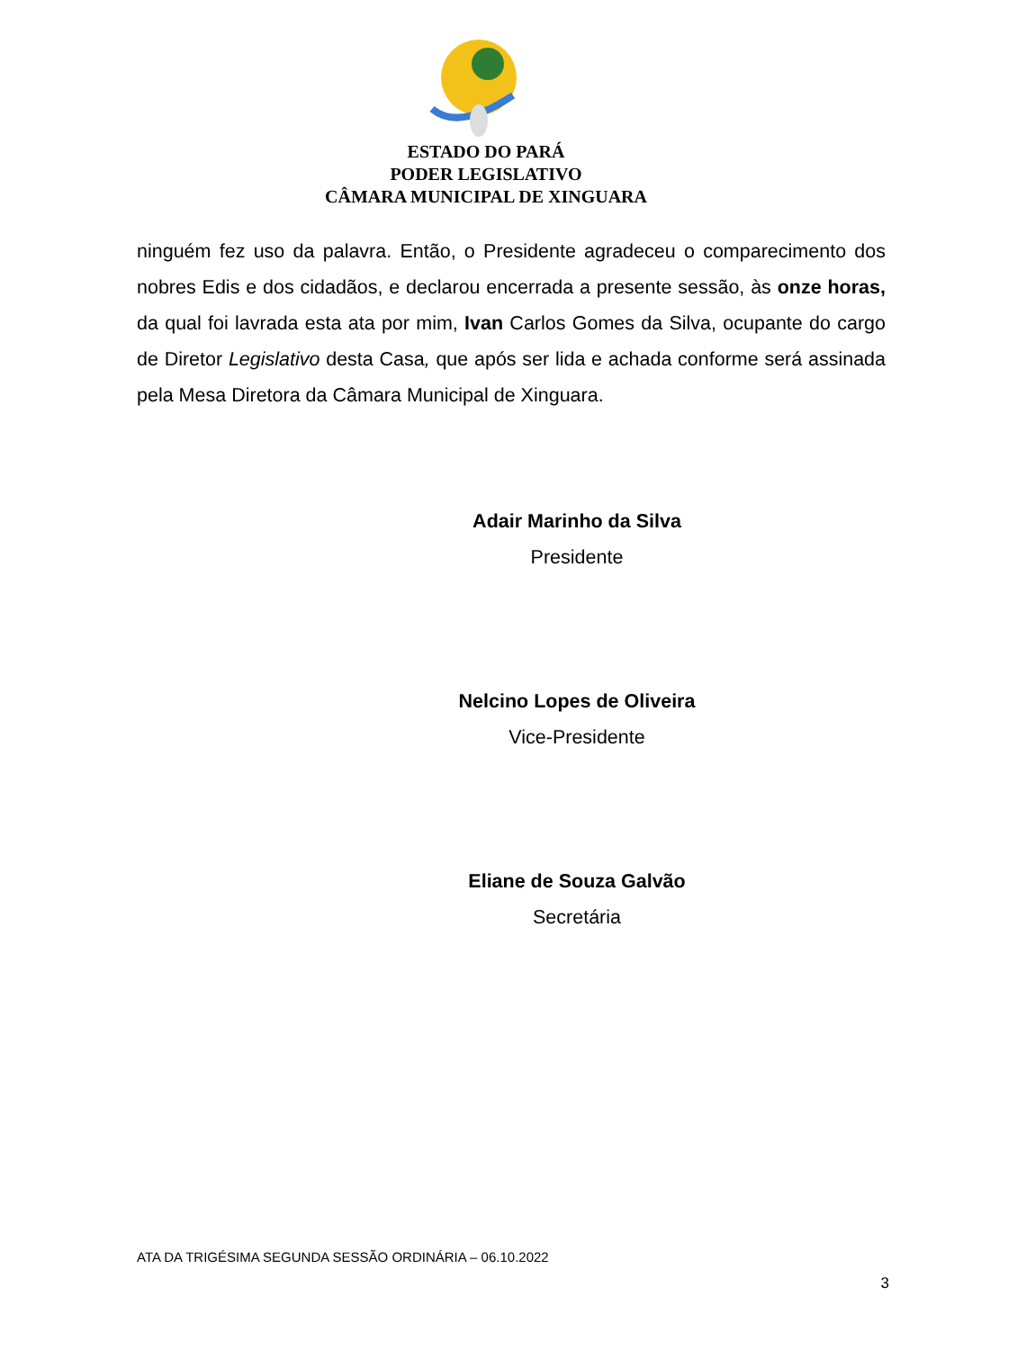ESTADO DO PARÁ
PODER LEGISLATIVO
CÂMARA MUNICIPAL DE XINGUARA
ninguém fez uso da palavra. Então, o Presidente agradeceu o comparecimento dos nobres Edis e dos cidadãos, e declarou encerrada a presente sessão, às onze horas, da qual foi lavrada esta ata por mim, Ivan Carlos Gomes da Silva, ocupante do cargo de Diretor Legislativo desta Casa, que após ser lida e achada conforme será assinada pela Mesa Diretora da Câmara Municipal de Xinguara.
Adair Marinho da Silva
Presidente
Nelcino Lopes de Oliveira
Vice-Presidente
Eliane de Souza Galvão
Secretária
ATA DA TRIGÉSIMA SEGUNDA SESSÃO ORDINÁRIA – 06.10.2022
3